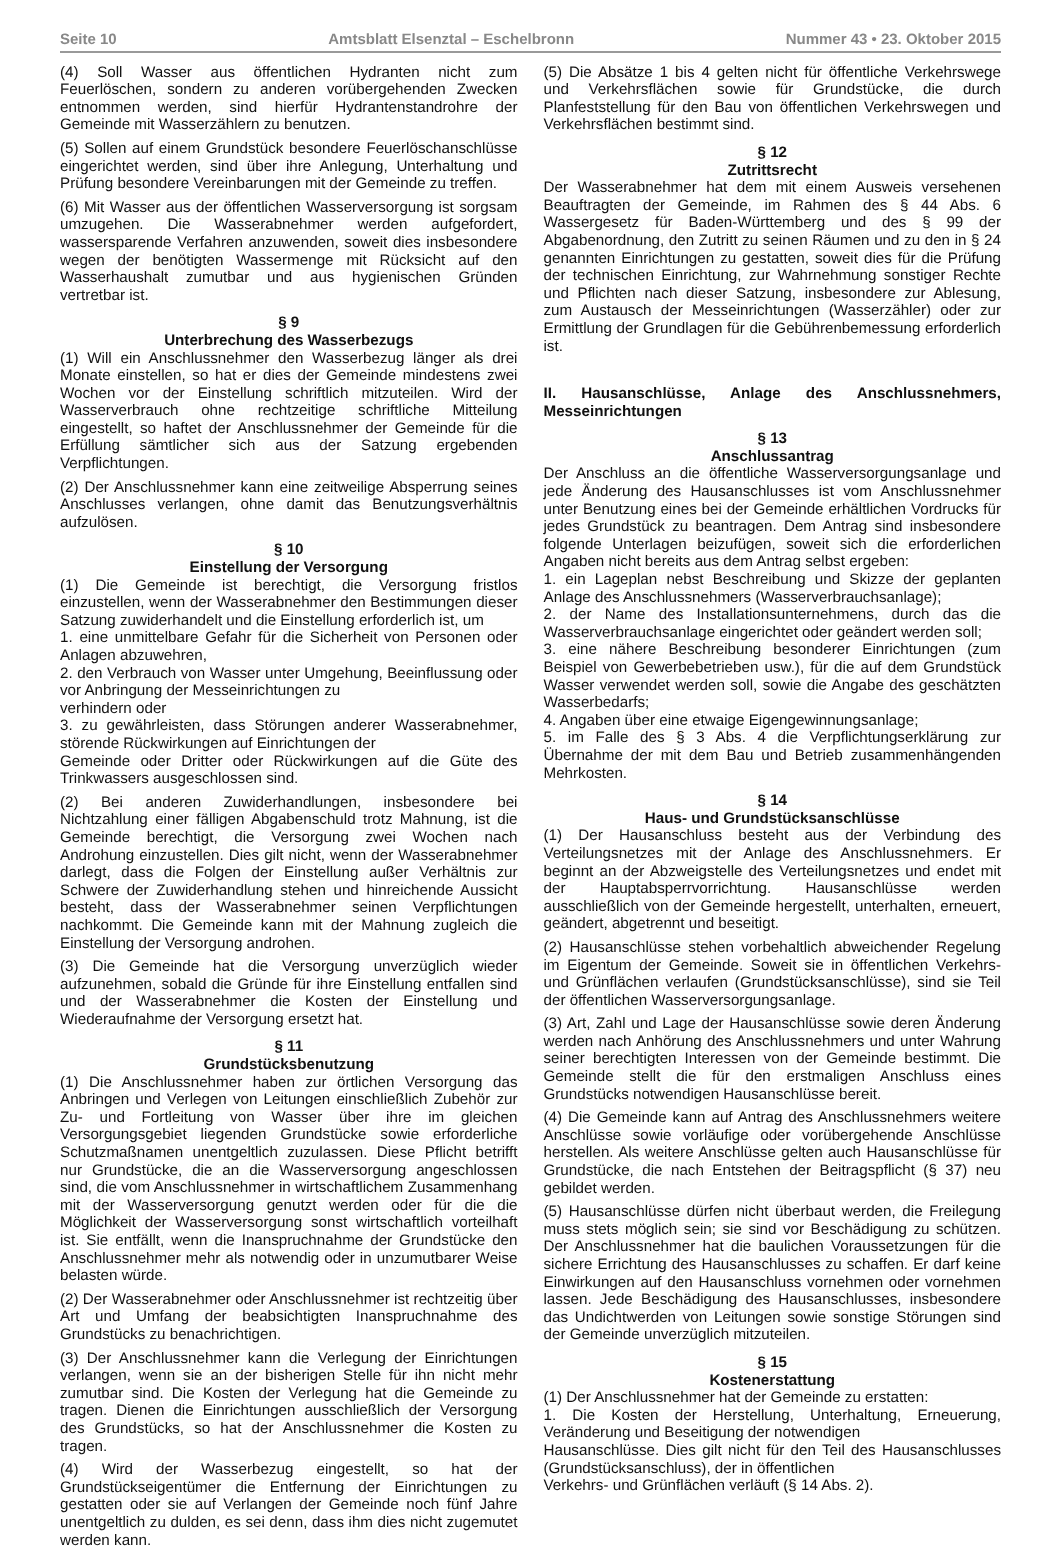Seite 10 Amtsblatt Elsenztal – Eschelbronn Nummer 43 • 23. Oktober 2015
(4) Soll Wasser aus öffentlichen Hydranten nicht zum Feuerlöschen, sondern zu anderen vorübergehenden Zwecken entnommen werden, sind hierfür Hydrantenstandrohre der Gemeinde mit Wasserzählern zu benutzen.
(5) Sollen auf einem Grundstück besondere Feuerlöschanschlüsse eingerichtet werden, sind über ihre Anlegung, Unterhaltung und Prüfung besondere Vereinbarungen mit der Gemeinde zu treffen.
(6) Mit Wasser aus der öffentlichen Wasserversorgung ist sorgsam umzugehen. Die Wasserabnehmer werden aufgefordert, wassersparende Verfahren anzuwenden, soweit dies insbesondere wegen der benötigten Wassermenge mit Rücksicht auf den Wasserhaushalt zumutbar und aus hygienischen Gründen vertretbar ist.
§ 9
Unterbrechung des Wasserbezugs
(1) Will ein Anschlussnehmer den Wasserbezug länger als drei Monate einstellen, so hat er dies der Gemeinde mindestens zwei Wochen vor der Einstellung schriftlich mitzuteilen. Wird der Wasserverbrauch ohne rechtzeitige schriftliche Mitteilung eingestellt, so haftet der Anschlussnehmer der Gemeinde für die Erfüllung sämtlicher sich aus der Satzung ergebenden Verpflichtungen.
(2) Der Anschlussnehmer kann eine zeitweilige Absperrung seines Anschlusses verlangen, ohne damit das Benutzungsverhältnis aufzulösen.
§ 10
Einstellung der Versorgung
(1) Die Gemeinde ist berechtigt, die Versorgung fristlos einzustellen, wenn der Wasserabnehmer den Bestimmungen dieser Satzung zuwiderhandelt und die Einstellung erforderlich ist, um
1. eine unmittelbare Gefahr für die Sicherheit von Personen oder Anlagen abzuwehren,
2. den Verbrauch von Wasser unter Umgehung, Beeinflussung oder vor Anbringung der Messeinrichtungen zu
verhindern oder
3. zu gewährleisten, dass Störungen anderer Wasserabnehmer, störende Rückwirkungen auf Einrichtungen der
Gemeinde oder Dritter oder Rückwirkungen auf die Güte des Trinkwassers ausgeschlossen sind.
(2) Bei anderen Zuwiderhandlungen, insbesondere bei Nichtzahlung einer fälligen Abgabenschuld trotz Mahnung, ist die Gemeinde berechtigt, die Versorgung zwei Wochen nach Androhung einzustellen. Dies gilt nicht, wenn der Wasserabnehmer darlegt, dass die Folgen der Einstellung außer Verhältnis zur Schwere der Zuwiderhandlung stehen und hinreichende Aussicht besteht, dass der Wasserabnehmer seinen Verpflichtungen nachkommt. Die Gemeinde kann mit der Mahnung zugleich die Einstellung der Versorgung androhen.
(3) Die Gemeinde hat die Versorgung unverzüglich wieder aufzunehmen, sobald die Gründe für ihre Einstellung entfallen sind und der Wasserabnehmer die Kosten der Einstellung und Wiederaufnahme der Versorgung ersetzt hat.
§ 11
Grundstücksbenutzung
(1) Die Anschlussnehmer haben zur örtlichen Versorgung das Anbringen und Verlegen von Leitungen einschließlich Zubehör zur Zu- und Fortleitung von Wasser über ihre im gleichen Versorgungsgebiet liegenden Grundstücke sowie erforderliche Schutzmaßnamen unentgeltlich zuzulassen. Diese Pflicht betrifft nur Grundstücke, die an die Wasserversorgung angeschlossen sind, die vom Anschlussnehmer in wirtschaftlichem Zusammenhang mit der Wasserversorgung genutzt werden oder für die die Möglichkeit der Wasserversorgung sonst wirtschaftlich vorteilhaft ist. Sie entfällt, wenn die Inanspruchnahme der Grundstücke den Anschlussnehmer mehr als notwendig oder in unzumutbarer Weise belasten würde.
(2) Der Wasserabnehmer oder Anschlussnehmer ist rechtzeitig über Art und Umfang der beabsichtigten Inanspruchnahme des Grundstücks zu benachrichtigen.
(3) Der Anschlussnehmer kann die Verlegung der Einrichtungen verlangen, wenn sie an der bisherigen Stelle für ihn nicht mehr zumutbar sind. Die Kosten der Verlegung hat die Gemeinde zu tragen. Dienen die Einrichtungen ausschließlich der Versorgung des Grundstücks, so hat der Anschlussnehmer die Kosten zu tragen.
(4) Wird der Wasserbezug eingestellt, so hat der Grundstückseigentümer die Entfernung der Einrichtungen zu gestatten oder sie auf Verlangen der Gemeinde noch fünf Jahre unentgeltlich zu dulden, es sei denn, dass ihm dies nicht zugemutet werden kann.
(5) Die Absätze 1 bis 4 gelten nicht für öffentliche Verkehrswege und Verkehrsflächen sowie für Grundstücke, die durch Planfeststellung für den Bau von öffentlichen Verkehrswegen und Verkehrsflächen bestimmt sind.
§ 12
Zutrittsrecht
Der Wasserabnehmer hat dem mit einem Ausweis versehenen Beauftragten der Gemeinde, im Rahmen des § 44 Abs. 6 Wassergesetz für Baden-Württemberg und des § 99 der Abgabenordnung, den Zutritt zu seinen Räumen und zu den in § 24 genannten Einrichtungen zu gestatten, soweit dies für die Prüfung der technischen Einrichtung, zur Wahrnehmung sonstiger Rechte und Pflichten nach dieser Satzung, insbesondere zur Ablesung, zum Austausch der Messeinrichtungen (Wasserzähler) oder zur Ermittlung der Grundlagen für die Gebührenbemessung erforderlich ist.
II. Hausanschlüsse, Anlage des Anschlussnehmers, Messeinrichtungen
§ 13
Anschlussantrag
Der Anschluss an die öffentliche Wasserversorgungsanlage und jede Änderung des Hausanschlusses ist vom Anschlussnehmer unter Benutzung eines bei der Gemeinde erhältlichen Vordrucks für jedes Grundstück zu beantragen. Dem Antrag sind insbesondere folgende Unterlagen beizufügen, soweit sich die erforderlichen Angaben nicht bereits aus dem Antrag selbst ergeben:
1. ein Lageplan nebst Beschreibung und Skizze der geplanten Anlage des Anschlussnehmers (Wasserverbrauchsanlage);
2. der Name des Installationsunternehmens, durch das die Wasserverbrauchsanlage eingerichtet oder geändert werden soll;
3. eine nähere Beschreibung besonderer Einrichtungen (zum Beispiel von Gewerbebetrieben usw.), für die auf dem Grundstück Wasser verwendet werden soll, sowie die Angabe des geschätzten Wasserbedarfs;
4. Angaben über eine etwaige Eigengewinnungsanlage;
5. im Falle des § 3 Abs. 4 die Verpflichtungserklärung zur Übernahme der mit dem Bau und Betrieb zusammenhängenden Mehrkosten.
§ 14
Haus- und Grundstücksanschlüsse
(1) Der Hausanschluss besteht aus der Verbindung des Verteilungsnetzes mit der Anlage des Anschlussnehmers. Er beginnt an der Abzweigstelle des Verteilungsnetzes und endet mit der Hauptabsperrvorrichtung. Hausanschlüsse werden ausschließlich von der Gemeinde hergestellt, unterhalten, erneuert, geändert, abgetrennt und beseitigt.
(2) Hausanschlüsse stehen vorbehaltlich abweichender Regelung im Eigentum der Gemeinde. Soweit sie in öffentlichen Verkehrs- und Grünflächen verlaufen (Grundstücksanschlüsse), sind sie Teil der öffentlichen Wasserversorgungsanlage.
(3) Art, Zahl und Lage der Hausanschlüsse sowie deren Änderung werden nach Anhörung des Anschlussnehmers und unter Wahrung seiner berechtigten Interessen von der Gemeinde bestimmt. Die Gemeinde stellt die für den erstmaligen Anschluss eines Grundstücks notwendigen Hausanschlüsse bereit.
(4) Die Gemeinde kann auf Antrag des Anschlussnehmers weitere Anschlüsse sowie vorläufige oder vorübergehende Anschlüsse herstellen. Als weitere Anschlüsse gelten auch Hausanschlüsse für Grundstücke, die nach Entstehen der Beitragspflicht (§ 37) neu gebildet werden.
(5) Hausanschlüsse dürfen nicht überbaut werden, die Freilegung muss stets möglich sein; sie sind vor Beschädigung zu schützen. Der Anschlussnehmer hat die baulichen Voraussetzungen für die sichere Errichtung des Hausanschlusses zu schaffen. Er darf keine Einwirkungen auf den Hausanschluss vornehmen oder vornehmen lassen. Jede Beschädigung des Hausanschlusses, insbesondere das Undichtwerden von Leitungen sowie sonstige Störungen sind der Gemeinde unverzüglich mitzuteilen.
§ 15
Kostenerstattung
(1) Der Anschlussnehmer hat der Gemeinde zu erstatten:
1. Die Kosten der Herstellung, Unterhaltung, Erneuerung, Veränderung und Beseitigung der notwendigen
Hausanschlüsse. Dies gilt nicht für den Teil des Hausanschlusses (Grundstücksanschluss), der in öffentlichen
Verkehrs- und Grünflächen verläuft (§ 14 Abs. 2).